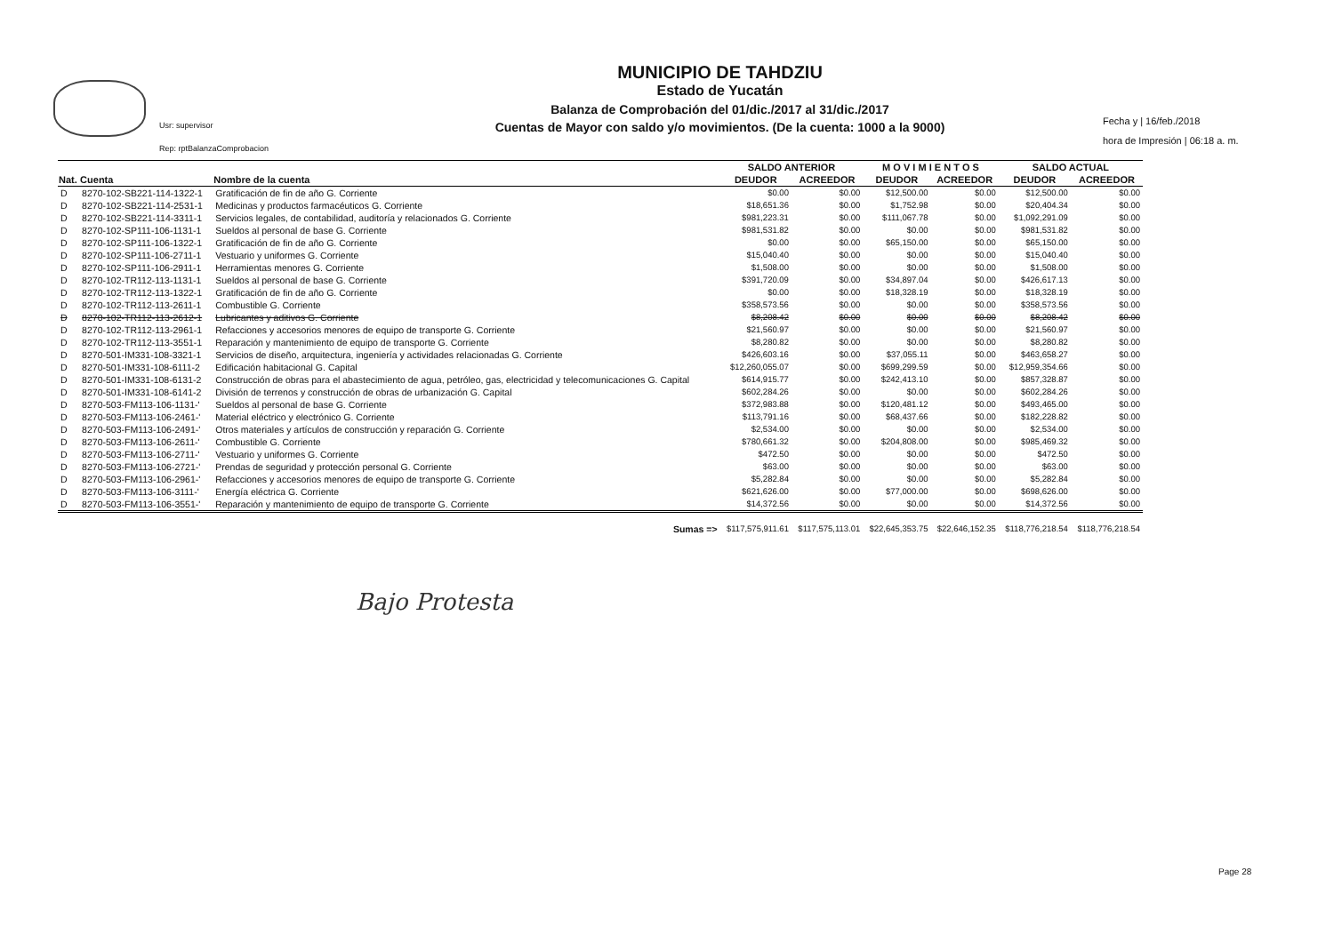Usr: supervisor
Rep: rptBalanzaComprobacion
MUNICIPIO DE TAHDZIU
Estado de Yucatán
Balanza de Comprobación del 01/dic./2017 al 31/dic./2017
Cuentas de Mayor con saldo y/o movimientos. (De la cuenta: 1000 a la 9000)
Fecha y | 16/feb./2018
hora de Impresión | 06:18 a. m.
| | | | SALDO ANTERIOR | | M O V I M I E N T O S | | SALDO ACTUAL | |
| --- | --- | --- | --- | --- | --- | --- | --- | --- |
| Nat. | Cuenta | Nombre de la cuenta | DEUDOR | ACREEDOR | DEUDOR | ACREEDOR | DEUDOR | ACREEDOR |
| D | 8270-102-SB221-114-1322-1 | Gratificación de fin de año G. Corriente | $0.00 | $0.00 | $12,500.00 | $0.00 | $12,500.00 | $0.00 |
| D | 8270-102-SB221-114-2531-1 | Medicinas y productos farmacéuticos G. Corriente | $18,651.36 | $0.00 | $1,752.98 | $0.00 | $20,404.34 | $0.00 |
| D | 8270-102-SB221-114-3311-1 | Servicios legales, de contabilidad, auditoría y relacionados G. Corriente | $981,223.31 | $0.00 | $111,067.78 | $0.00 | $1,092,291.09 | $0.00 |
| D | 8270-102-SP111-106-1131-1 | Sueldos al personal de base G. Corriente | $981,531.82 | $0.00 | $0.00 | $0.00 | $981,531.82 | $0.00 |
| D | 8270-102-SP111-106-1322-1 | Gratificación de fin de año G. Corriente | $0.00 | $0.00 | $65,150.00 | $0.00 | $65,150.00 | $0.00 |
| D | 8270-102-SP111-106-2711-1 | Vestuario y uniformes G. Corriente | $15,040.40 | $0.00 | $0.00 | $0.00 | $15,040.40 | $0.00 |
| D | 8270-102-SP111-106-2911-1 | Herramientas menores G. Corriente | $1,508.00 | $0.00 | $0.00 | $0.00 | $1,508.00 | $0.00 |
| D | 8270-102-TR112-113-1131-1 | Sueldos al personal de base G. Corriente | $391,720.09 | $0.00 | $34,897.04 | $0.00 | $426,617.13 | $0.00 |
| D | 8270-102-TR112-113-1322-1 | Gratificación de fin de año G. Corriente | $0.00 | $0.00 | $18,328.19 | $0.00 | $18,328.19 | $0.00 |
| D | 8270-102-TR112-113-2611-1 | Combustible G. Corriente | $358,573.56 | $0.00 | $0.00 | $0.00 | $358,573.56 | $0.00 |
| D | 8270-102-TR112-113-2612-1 | Lubricantes y aditivos G. Corriente | $8,208.42 | $0.00 | $0.00 | $0.00 | $8,208.42 | $0.00 |
| D | 8270-102-TR112-113-2961-1 | Refacciones y accesorios menores de equipo de transporte G. Corriente | $21,560.97 | $0.00 | $0.00 | $0.00 | $21,560.97 | $0.00 |
| D | 8270-102-TR112-113-3551-1 | Reparación y mantenimiento de equipo de transporte G. Corriente | $8,280.82 | $0.00 | $0.00 | $0.00 | $8,280.82 | $0.00 |
| D | 8270-501-IM331-108-3321-1 | Servicios de diseño, arquitectura, ingeniería y actividades relacionadas G. Corriente | $426,603.16 | $0.00 | $37,055.11 | $0.00 | $463,658.27 | $0.00 |
| D | 8270-501-IM331-108-6111-2 | Edificación habitacional G. Capital | $12,260,055.07 | $0.00 | $699,299.59 | $0.00 | $12,959,354.66 | $0.00 |
| D | 8270-501-IM331-108-6131-2 | Construcción de obras para el abastecimiento de agua, petróleo, gas, electricidad y telecomunicaciones G. Capital | $614,915.77 | $0.00 | $242,413.10 | $0.00 | $857,328.87 | $0.00 |
| D | 8270-501-IM331-108-6141-2 | División de terrenos y construcción de obras de urbanización G. Capital | $602,284.26 | $0.00 | $0.00 | $0.00 | $602,284.26 | $0.00 |
| D | 8270-503-FM113-106-1131-' | Sueldos al personal de base G. Corriente | $372,983.88 | $0.00 | $120,481.12 | $0.00 | $493,465.00 | $0.00 |
| D | 8270-503-FM113-106-2461-' | Material eléctrico y electrónico G. Corriente | $113,791.16 | $0.00 | $68,437.66 | $0.00 | $182,228.82 | $0.00 |
| D | 8270-503-FM113-106-2491-' | Otros materiales y artículos de construcción y reparación G. Corriente | $2,534.00 | $0.00 | $0.00 | $0.00 | $2,534.00 | $0.00 |
| D | 8270-503-FM113-106-2611-' | Combustible G. Corriente | $780,661.32 | $0.00 | $204,808.00 | $0.00 | $985,469.32 | $0.00 |
| D | 8270-503-FM113-106-2711-' | Vestuario y uniformes G. Corriente | $472.50 | $0.00 | $0.00 | $0.00 | $472.50 | $0.00 |
| D | 8270-503-FM113-106-2721-' | Prendas de seguridad y protección personal G. Corriente | $63.00 | $0.00 | $0.00 | $0.00 | $63.00 | $0.00 |
| D | 8270-503-FM113-106-2961-' | Refacciones y accesorios menores de equipo de transporte G. Corriente | $5,282.84 | $0.00 | $0.00 | $0.00 | $5,282.84 | $0.00 |
| D | 8270-503-FM113-106-3111-' | Energía eléctrica G. Corriente | $621,626.00 | $0.00 | $77,000.00 | $0.00 | $698,626.00 | $0.00 |
| D | 8270-503-FM113-106-3551-' | Reparación y mantenimiento de equipo de transporte G. Corriente | $14,372.56 | $0.00 | $0.00 | $0.00 | $14,372.56 | $0.00 |
| | | Sumas => | $117,575,911.61 | $117,575,113.01 | $22,645,353.75 | $22,646,152.35 | $118,776,218.54 | $118,776,218.54 |
Bajo Protesta
Page 28